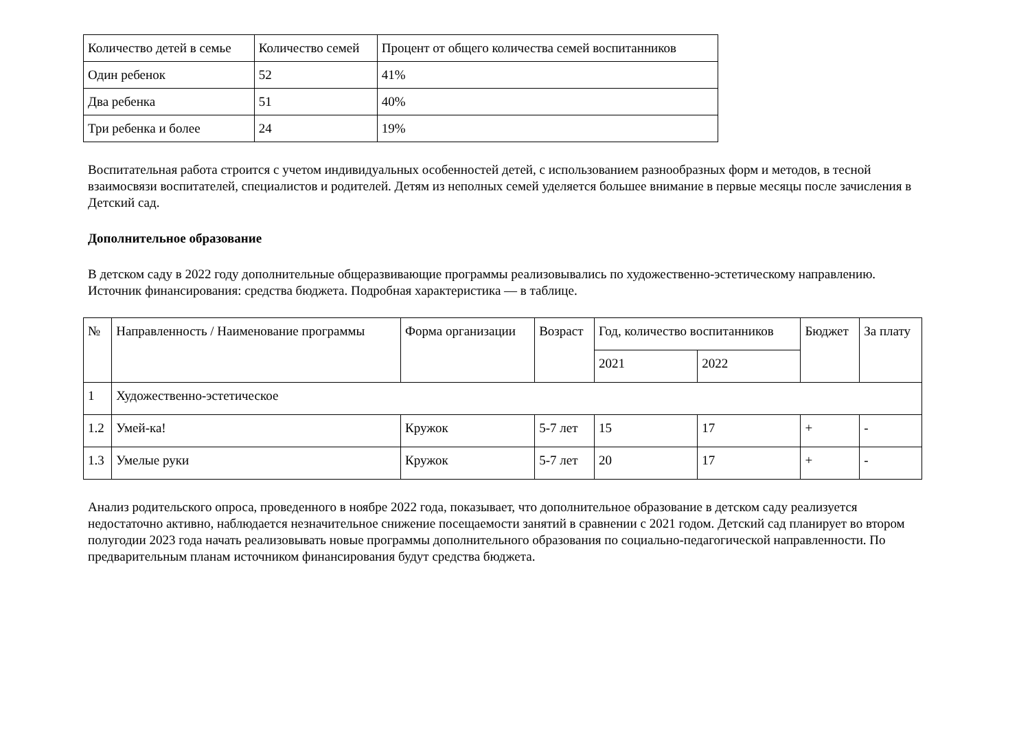| Количество детей в семье | Количество семей | Процент от общего количества семей воспитанников |
| --- | --- | --- |
| Один ребенок | 52 | 41% |
| Два ребенка | 51 | 40% |
| Три ребенка и более | 24 | 19% |
Воспитательная работа строится с учетом индивидуальных особенностей детей, с использованием разнообразных форм и методов, в тесной взаимосвязи воспитателей, специалистов и родителей. Детям из неполных семей уделяется большее внимание в первые месяцы после зачисления в Детский сад.
Дополнительное образование
В детском саду в 2022 году дополнительные общеразвивающие программы реализовывались по художественно-эстетическому направлению. Источник финансирования: средства бюджета. Подробная характеристика — в таблице.
| № | Направленность / Наименование программы | Форма организации | Возраст | Год, количество воспитанников | | Бюджет | За плату |
| --- | --- | --- | --- | --- | --- | --- | --- |
| | | | | 2021 | 2022 | | |
| 1 | Художественно-эстетическое | | | | | | |
| 1.2 | Умей-ка! | Кружок | 5-7 лет | 15 | 17 | + | - |
| 1.3 | Умелые руки | Кружок | 5-7 лет | 20 | 17 | + | - |
Анализ родительского опроса, проведенного в ноябре 2022 года, показывает, что дополнительное образование в детском саду реализуется недостаточно активно, наблюдается незначительное снижение посещаемости занятий в сравнении с 2021 годом. Детский сад планирует во втором полугодии 2023 года начать реализовывать новые программы дополнительного образования по социально-педагогической направленности. По предварительным планам источником финансирования будут средства бюджета.